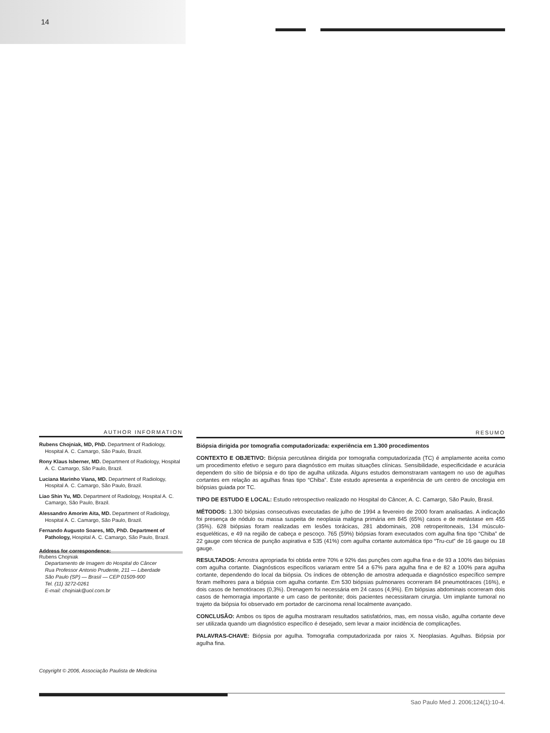14
AUTHOR INFORMATION
Rubens Chojniak, MD, PhD. Department of Radiology, Hospital A. C. Camargo, São Paulo, Brazil.
Rony Klaus Isberner, MD. Department of Radiology, Hospital A. C. Camargo, São Paulo, Brazil.
Luciana Marinho Viana, MD. Department of Radiology, Hospital A. C. Camargo, São Paulo, Brazil.
Liao Shin Yu, MD. Department of Radiology, Hospital A. C. Camargo, São Paulo, Brazil.
Alessandro Amorim Aita, MD. Department of Radiology, Hospital A. C. Camargo, São Paulo, Brazil.
Fernando Augusto Soares, MD, PhD. Department of Pathology, Hospital A. C. Camargo, São Paulo, Brazil.
Address for correspondence:
Rubens Chojniak
Departamento de Imagem do Hospital do Câncer
Rua Professor Antonio Prudente, 211 — Liberdade
São Paulo (SP) — Brasil — CEP 01509-900
Tel. (11) 3272-0261
E-mail: chojniak@uol.com.br
Copyright © 2006, Associação Paulista de Medicina
RESUMO
Biópsia dirigida por tomografia computadorizada: experiência em 1.300 procedimentos
CONTEXTO E OBJETIVO: Biópsia percutânea dirigida por tomografia computadorizada (TC) é amplamente aceita como um procedimento efetivo e seguro para diagnóstico em muitas situações clínicas. Sensibilidade, especificidade e acurácia dependem do sítio de biópsia e do tipo de agulha utilizada. Alguns estudos demonstraram vantagem no uso de agulhas cortantes em relação as agulhas finas tipo “Chiba”. Este estudo apresenta a experiência de um centro de oncologia em biópsias guiada por TC.
TIPO DE ESTUDO E LOCAL: Estudo retrospectivo realizado no Hospital do Câncer, A. C. Camargo, São Paulo, Brasil.
MÉTODOS: 1.300 biópsias consecutivas executadas de julho de 1994 a fevereiro de 2000 foram analisadas. A indicação foi presença de nódulo ou massa suspeita de neoplasia maligna primária em 845 (65%) casos e de metástase em 455 (35%). 628 biópsias foram realizadas em lesões torácicas, 281 abdominais, 208 retroperitoneais, 134 músculo-esqueléticas, e 49 na região de cabeça e pescoço. 765 (59%) biópsias foram executados com agulha fina tipo “Chiba” de 22 gauge com técnica de punção aspirativa e 535 (41%) com agulha cortante automática tipo “Tru-cut” de 16 gauge ou 18 gauge.
RESULTADOS: Amostra apropriada foi obtida entre 70% e 92% das punções com agulha fina e de 93 a 100% das biópsias com agulha cortante. Diagnósticos específicos variaram entre 54 a 67% para agulha fina e de 82 a 100% para agulha cortante, dependendo do local da biópsia. Os índices de obtenção de amostra adequada e diagnóstico específico sempre foram melhores para a biópsia com agulha cortante. Em 530 biópsias pulmonares ocorreram 84 pneumotóraces (16%), e dois casos de hemotóraces (0,3%). Drenagem foi necessária em 24 casos (4,9%). Em biópsias abdominais ocorreram dois casos de hemorragia importante e um caso de peritonite; dois pacientes necessitaram cirurgia. Um implante tumoral no trajeto da biópsia foi observado em portador de carcinoma renal localmente avançado.
CONCLUSÃO: Ambos os tipos de agulha mostraram resultados satisfatórios, mas, em nossa visão, agulha cortante deve ser utilizada quando um diagnóstico específico é desejado, sem levar a maior incidência de complicações.
PALAVRAS-CHAVE: Biópsia por agulha. Tomografia computadorizada por raios X. Neoplasias. Agulhas. Biópsia por agulha fina.
Sao Paulo Med J. 2006;124(1):10-4.